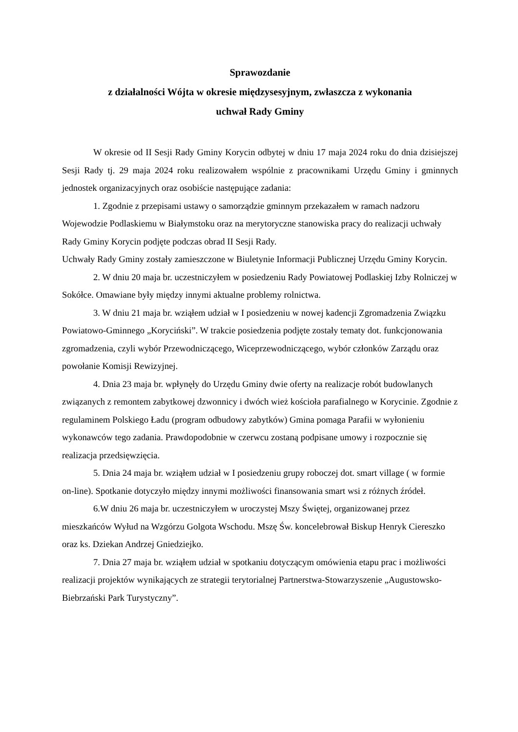Sprawozdanie
z działalności Wójta w okresie międzysesyjnym, zwłaszcza z wykonania
uchwał Rady Gminy
W okresie od II Sesji Rady Gminy Korycin odbytej w dniu 17 maja 2024 roku do dnia dzisiejszej Sesji Rady tj. 29 maja 2024 roku realizowałem wspólnie z pracownikami Urzędu Gminy i gminnych jednostek organizacyjnych oraz osobiście następujące zadania:
1. Zgodnie z przepisami ustawy o samorządzie gminnym przekazałem w ramach nadzoru Wojewodzie Podlaskiemu w Białymstoku oraz na merytoryczne stanowiska pracy do realizacji uchwały Rady Gminy Korycin podjęte podczas obrad II Sesji Rady.
Uchwały Rady Gminy zostały zamieszczone w Biuletynie Informacji Publicznej Urzędu Gminy Korycin.
2. W dniu 20 maja br. uczestniczyłem w posiedzeniu Rady Powiatowej Podlaskiej Izby Rolniczej w Sokółce. Omawiane były między innymi aktualne problemy rolnictwa.
3. W dniu 21 maja br. wziąłem udział w I posiedzeniu w nowej kadencji Zgromadzenia Związku Powiatowo-Gminnego „Koryciński”. W trakcie posiedzenia podjęte zostały tematy dot. funkcjonowania zgromadzenia, czyli wybór Przewodniczącego, Wiceprzewodniczącego, wybór członków Zarządu oraz powołanie Komisji Rewizyjnej.
4. Dnia 23 maja br. wpłynęły do Urzędu Gminy dwie oferty na realizacje robót budowlanych związanych z remontem zabytkowej dzwonnicy i dwóch wież kościoła parafialnego w Korycinie. Zgodnie z regulaminem Polskiego Ładu (program odbudowy zabytków) Gmina pomaga Parafii w wyłonieniu wykonawców tego zadania. Prawdopodobnie w czerwcu zostaną podpisane umowy i rozpocznie się realizacja przedsięwzięcia.
5. Dnia 24 maja br. wziąłem udział w I posiedzeniu grupy roboczej dot. smart village ( w formie on-line). Spotkanie dotyczyło między innymi możliwości finansowania smart wsi z różnych źródeł.
6.W dniu 26 maja br. uczestniczyłem w uroczystej Mszy Świętej, organizowanej przez mieszkańców Wyłud na Wzgórzu Golgota Wschodu. Mszę Św. koncelebrował Biskup Henryk Ciereszko oraz ks. Dziekan Andrzej Gniedziejko.
7. Dnia 27 maja br. wziąłem udział w spotkaniu dotyczącym omówienia etapu prac i możliwości realizacji projektów wynikających ze strategii terytorialnej Partnerstwa-Stowarzyszenie „Augustowsko-Biebrzański Park Turystyczny”.